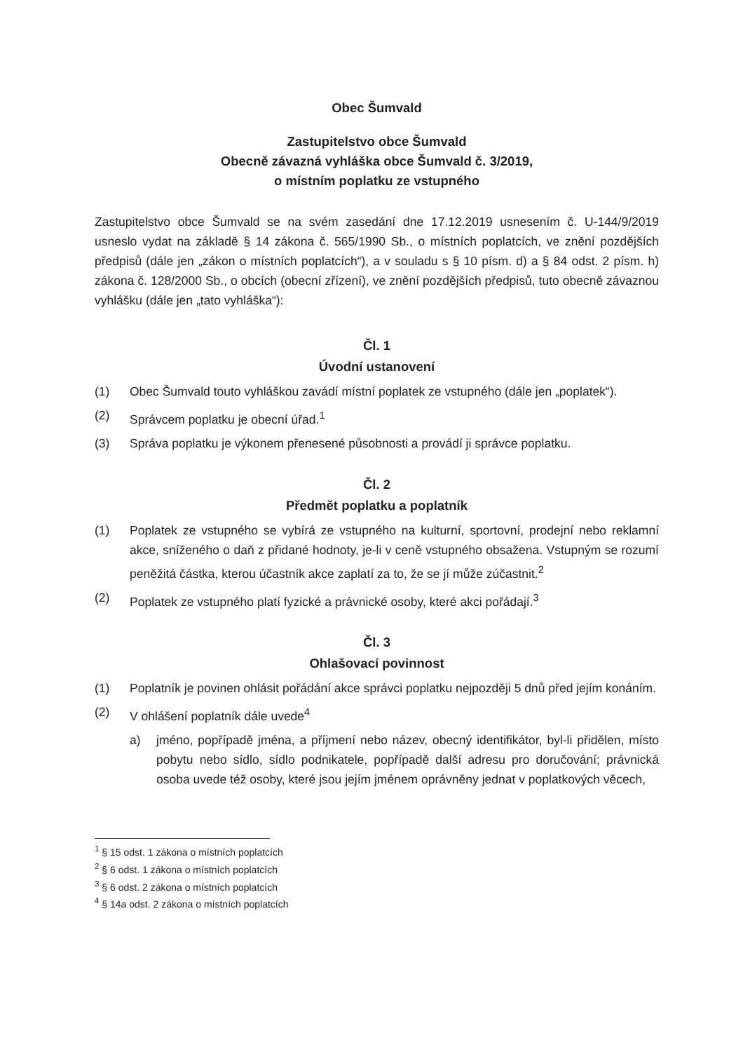Obec Šumvald
Zastupitelstvo obce Šumvald
Obecně závazná vyhláška obce Šumvald č. 3/2019,
o místním poplatku ze vstupného
Zastupitelstvo obce Šumvald se na svém zasedání dne 17.12.2019 usnesením č. U-144/9/2019 usneslo vydat na základě § 14 zákona č. 565/1990 Sb., o místních poplatcích, ve znění pozdějších předpisů (dále jen „zákon o místních poplatcích“), a v souladu s § 10 písm. d) a § 84 odst. 2 písm. h) zákona č. 128/2000 Sb., o obcích (obecní zřízení), ve znění pozdějších předpisů, tuto obecně závaznou vyhlášku (dále jen „tato vyhláška“):
Čl. 1
Úvodní ustanovení
(1) Obec Šumvald touto vyhláškou zavádí místní poplatek ze vstupného (dále jen „poplatek“).
(2) Správcem poplatku je obecní úřad.<sup>1</sup>
(3) Správa poplatku je výkonem přenesené působnosti a provádí ji správce poplatku.
Čl. 2
Předmět poplatku a poplatník
(1) Poplatek ze vstupného se vybírá ze vstupného na kulturní, sportovní, prodejní nebo reklamní akce, sníženého o daň z přidané hodnoty, je-li v ceně vstupného obsažena. Vstupným se rozumí peněžitá částka, kterou účastník akce zaplatí za to, že se jí může zúčastnit.<sup>2</sup>
(2) Poplatek ze vstupného platí fyzické a právnické osoby, které akci pořádají.<sup>3</sup>
Čl. 3
Ohlašovací povinnost
(1) Poplatník je povinen ohlásit pořádání akce správci poplatku nejpozději 5 dnů před jejím konáním.
(2) V ohlášení poplatník dále uvede<sup>4</sup>
a) jméno, popřípadě jména, a příjmení nebo název, obecný identifikátor, byl-li přidělen, místo pobytu nebo sídlo, sídlo podnikatele, popřípadě další adresu pro doručování; právnická osoba uvede též osoby, které jsou jejím jménem oprávněny jednat v poplatkových věcech,
<sup>1</sup> § 15 odst. 1 zákona o místních poplatcích
<sup>2</sup> § 6 odst. 1 zákona o místních poplatcích
<sup>3</sup> § 6 odst. 2 zákona o místních poplatcích
<sup>4</sup> § 14a odst. 2 zákona o místních poplatcích